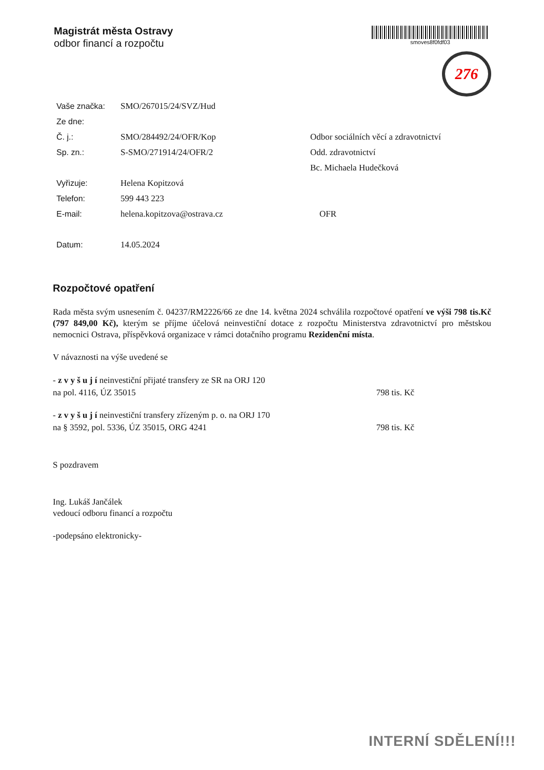Magistrát města Ostravy
odbor financí a rozpočtu
smoves8f0fdf03
276
Vaše značka: SMO/267015/24/SVZ/Hud
Ze dne:
Č. j.: SMO/284492/24/OFR/Kop Odbor sociálních věcí a zdravotnictví
Sp. zn.: S-SMO/271914/24/OFR/2 Odd. zdravotnictví
Bc. Michaela Hudečková
Vyřizuje: Helena Kopitzová
Telefon: 599 443 223
E-mail: helena.kopitzova@ostrava.cz OFR
Datum: 14.05.2024
Rozpočtové opatření
Rada města svým usnesením č. 04237/RM2226/66 ze dne 14. května 2024 schválila rozpočtové opatření ve výši 798 tis.Kč (797 849,00 Kč), kterým se příjme účelová neinvestiční dotace z rozpočtu Ministerstva zdravotnictví pro městskou nemocnici Ostrava, příspěvková organizace v rámci dotačního programu Rezidenční místa.
V návaznosti na výše uvedené se
- z v y š u j í neinvestiční přijaté transfery ze SR na ORJ 120
na pol. 4116, ÚZ 35015 798 tis. Kč
- z v y š u j í neinvestiční transfery zřízeným p. o. na ORJ 170
na § 3592, pol. 5336, ÚZ 35015, ORG 4241 798 tis. Kč
S pozdravem
Ing. Lukáš Jančálek
vedoucí odboru financí a rozpočtu
-podepsáno elektronicky-
INTERNÍ SDĚLENÍ!!!